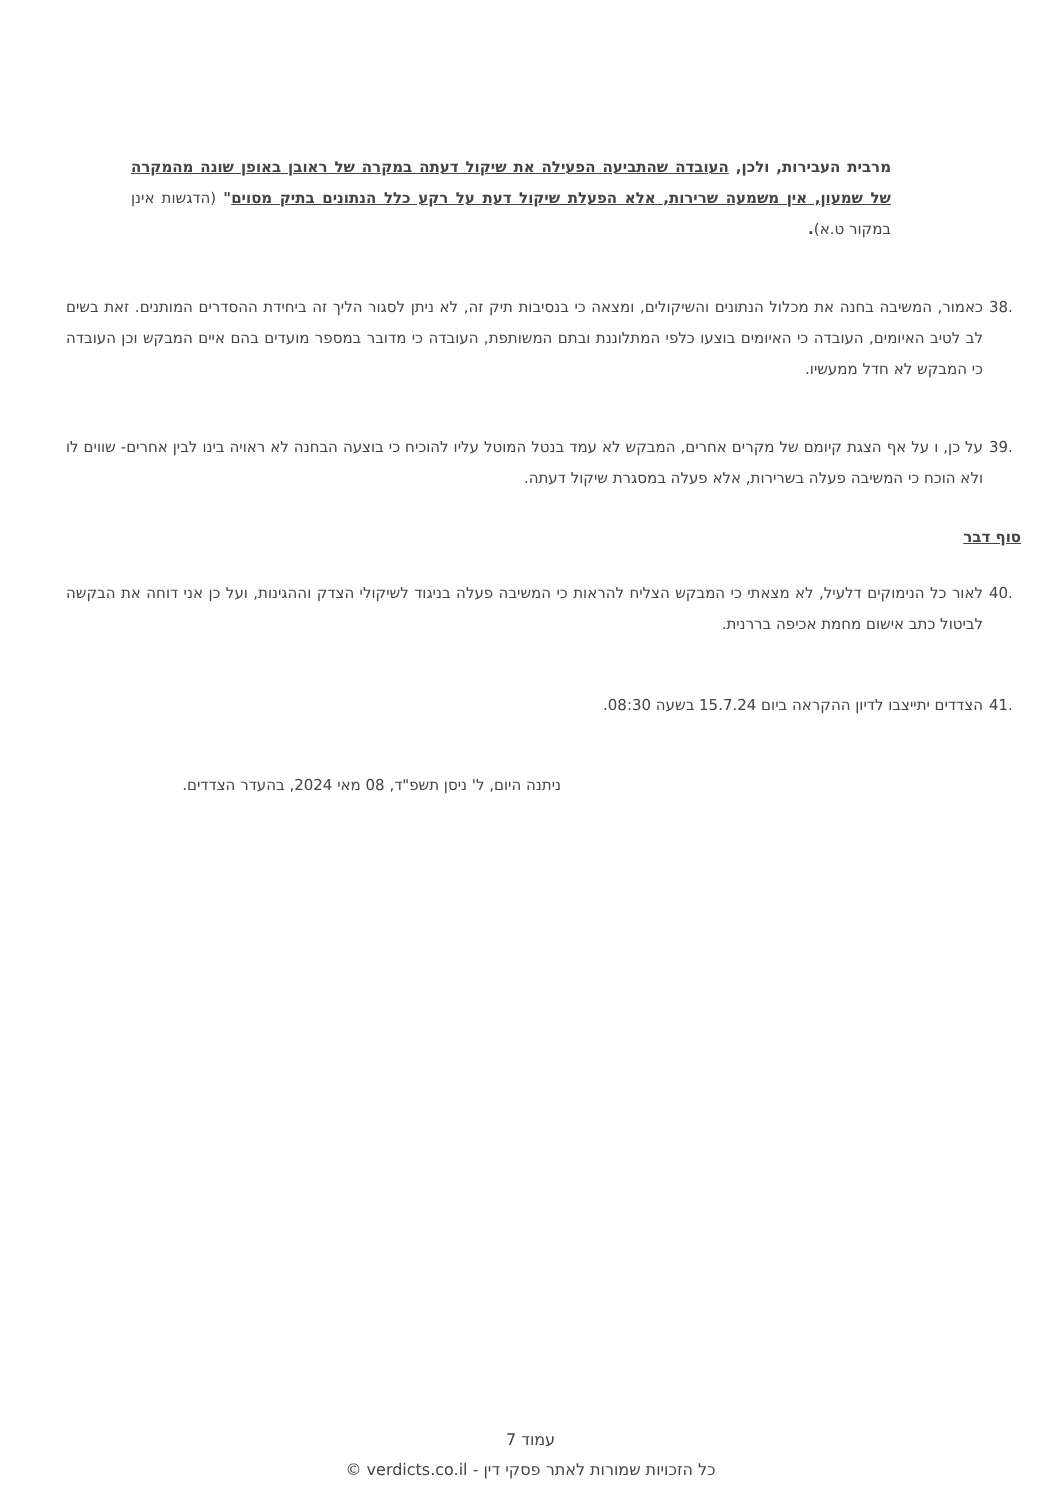מרבית העבירות, ולכן, העובדה שהתביעה הפעילה את שיקול דעתה במקרה של ראובן באופן שונה מהמקרה של שמעון, אין משמעה שרירות, אלא הפעלת שיקול דעת על רקע כלל הנתונים בתיק מסוים" (הדגשות אינן במקור ט.א).
38. כאמור, המשיבה בחנה את מכלול הנתונים והשיקולים, ומצאה כי בנסיבות תיק זה, לא ניתן לסגור הליך זה ביחידת ההסדרים המותנים. זאת בשים לב לטיב האיומים, העובדה כי האיומים בוצעו כלפי המתלוננת ובתם המשותפת, העובדה כי מדובר במספר מועדים בהם איים המבקש וכן העובדה כי המבקש לא חדל ממעשיו.
39. על כן, ו על אף הצגת קיומם של מקרים אחרים, המבקש לא עמד בנטל המוטל עליו להוכיח כי בוצעה הבחנה לא ראויה בינו לבין אחרים- שווים לו ולא הוכח כי המשיבה פעלה בשרירות, אלא פעלה במסגרת שיקול דעתה.
סוף דבר
40. לאור כל הנימוקים דלעיל, לא מצאתי כי המבקש הצליח להראות כי המשיבה פעלה בניגוד לשיקולי הצדק וההגינות, ועל כן אני דוחה את הבקשה לביטול כתב אישום מחמת אכיפה בררנית.
41. הצדדים יתייצבו לדיון ההקראה ביום 15.7.24 בשעה 08:30.
ניתנה היום, ל' ניסן תשפ"ד, 08 מאי 2024, בהעדר הצדדים.
עמוד 7
כל הזכויות שמורות לאתר פסקי דין - verdicts.co.il ©